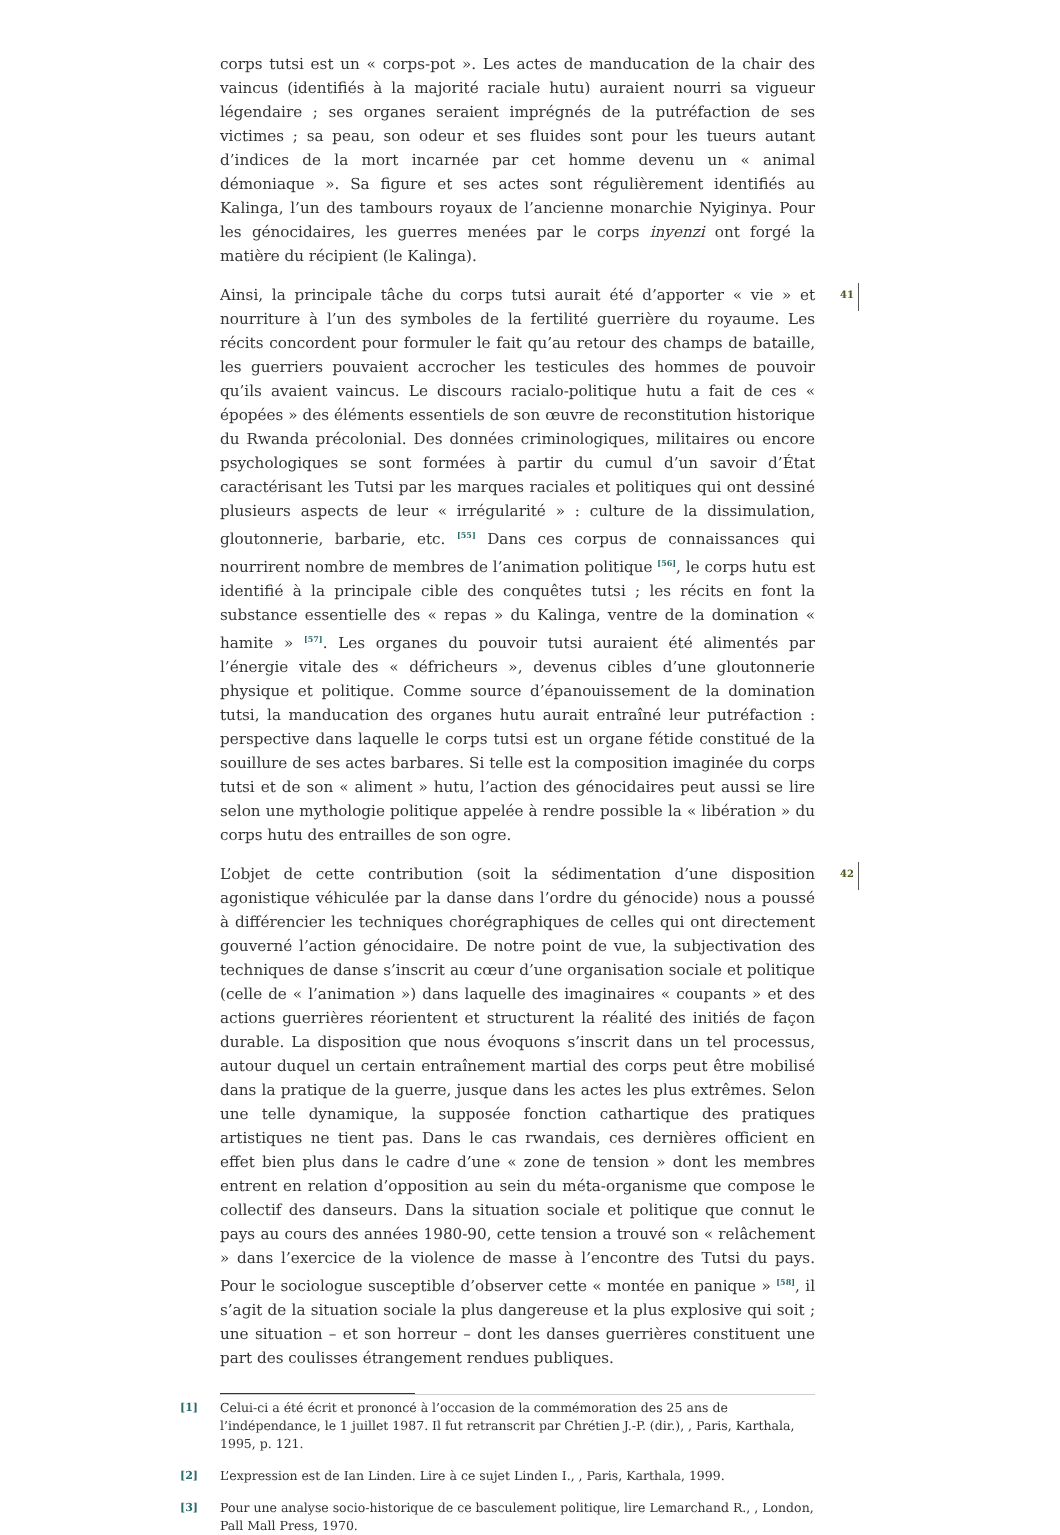corps tutsi est un « corps-pot ». Les actes de manducation de la chair des vaincus (identifiés à la majorité raciale hutu) auraient nourri sa vigueur légendaire ; ses organes seraient imprégnés de la putréfaction de ses victimes ; sa peau, son odeur et ses fluides sont pour les tueurs autant d’indices de la mort incarnée par cet homme devenu un « animal démoniaque ». Sa figure et ses actes sont régulièrement identifiés au Kalinga, l’un des tambours royaux de l’ancienne monarchie Nyiginya. Pour les génocidaires, les guerres menées par le corps inyenzi ont forgé la matière du récipient (le Kalinga).
41 Ainsi, la principale tâche du corps tutsi aurait été d’apporter « vie » et nourriture à l’un des symboles de la fertilité guerrière du royaume. Les récits concordent pour formuler le fait qu’au retour des champs de bataille, les guerriers pouvaient accrocher les testicules des hommes de pouvoir qu’ils avaient vaincus. Le discours racialo-politique hutu a fait de ces « épopées » des éléments essentiels de son œuvre de reconstitution historique du Rwanda précolonial. Des données criminologiques, militaires ou encore psychologiques se sont formées à partir du cumul d’un savoir d’État caractérisant les Tutsi par les marques raciales et politiques qui ont dessiné plusieurs aspects de leur « irrégularité » : culture de la dissimulation, gloutonnerie, barbarie, etc. <sup>[55]</sup> Dans ces corpus de connaissances qui nourrirent nombre de membres de l’animation politique <sup>[56]</sup>, le corps hutu est identifié à la principale cible des conquêtes tutsi ; les récits en font la substance essentielle des « repas » du Kalinga, ventre de la domination « hamite » <sup>[57]</sup>. Les organes du pouvoir tutsi auraient été alimentés par l’énergie vitale des « défricheurs », devenus cibles d’une gloutonnerie physique et politique. Comme source d’épanouissement de la domination tutsi, la manducation des organes hutu aurait entraîné leur putréfaction : perspective dans laquelle le corps tutsi est un organe fétide constitué de la souillure de ses actes barbares. Si telle est la composition imaginée du corps tutsi et de son « aliment » hutu, l’action des génocidaires peut aussi se lire selon une mythologie politique appelée à rendre possible la « libération » du corps hutu des entrailles de son ogre.
42 L’objet de cette contribution (soit la sédimentation d’une disposition agonistique véhiculée par la danse dans l’ordre du génocide) nous a poussé à différencier les techniques chorégraphiques de celles qui ont directement gouverné l’action génocidaire. De notre point de vue, la subjectivation des techniques de danse s’inscrit au cœur d’une organisation sociale et politique (celle de « l’animation ») dans laquelle des imaginaires « coupants » et des actions guerrières réorientent et structurent la réalité des initiés de façon durable. La disposition que nous évoquons s’inscrit dans un tel processus, autour duquel un certain entraînement martial des corps peut être mobilisé dans la pratique de la guerre, jusque dans les actes les plus extrêmes. Selon une telle dynamique, la supposée fonction cathartique des pratiques artistiques ne tient pas. Dans le cas rwandais, ces dernières officient en effet bien plus dans le cadre d’une « zone de tension » dont les membres entrent en relation d’opposition au sein du méta-organisme que compose le collectif des danseurs. Dans la situation sociale et politique que connut le pays au cours des années 1980-90, cette tension a trouvé son « relâchement » dans l’exercice de la violence de masse à l’encontre des Tutsi du pays. Pour le sociologue susceptible d’observer cette « montée en panique » <sup>[58]</sup>, il s’agit de la situation sociale la plus dangereuse et la plus explosive qui soit ; une situation – et son horreur – dont les danses guerrières constituent une part des coulisses étrangement rendues publiques.
[1] Celui-ci a été écrit et prononcé à l’occasion de la commémoration des 25 ans de l’indépendance, le 1 juillet 1987. Il fut retranscrit par Chrétien J.-P. (dir.), , Paris, Karthala, 1995, p. 121.
[2] L’expression est de Ian Linden. Lire à ce sujet Linden I., , Paris, Karthala, 1999.
[3] Pour une analyse socio-historique de ce basculement politique, lire Lemarchand R., , London, Pall Mall Press, 1970.